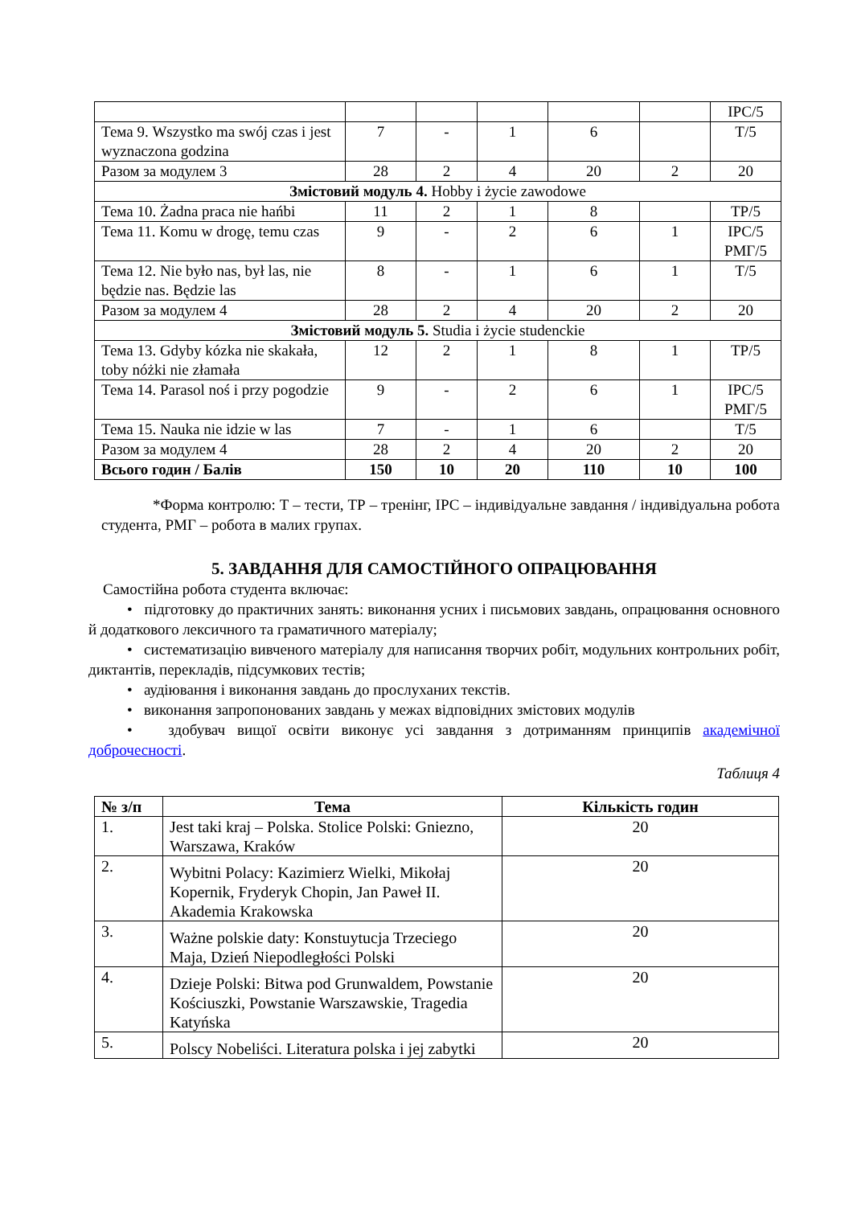| | | | | | | ІРС/5 |
| Тема 9. Wszystko ma swój czas i jest wyznaczona godzina | 7 | - | 1 | 6 | | Т/5 |
| Разом за модулем 3 | 28 | 2 | 4 | 20 | 2 | 20 |
| Змістовий модуль 4. Hobby i życie zawodowe | | | | | | |
| Тема 10. Żadna praca nie hańbi | 11 | 2 | 1 | 8 | | ТР/5 |
| Тема 11. Komu w drogę, temu czas | 9 | - | 2 | 6 | 1 | ІРС/5 РМГ/5 |
| Тема 12. Nie było nas, był las, nie będzie nas. Będzie las | 8 | - | 1 | 6 | 1 | Т/5 |
| Разом за модулем 4 | 28 | 2 | 4 | 20 | 2 | 20 |
| Змістовий модуль 5. Studia i życie studenckie | | | | | | |
| Тема 13. Gdyby kózka nie skakała, toby nóżki nie złamała | 12 | 2 | 1 | 8 | 1 | ТР/5 |
| Тема 14. Parasol noś i przy pogodzie | 9 | - | 2 | 6 | 1 | ІРС/5 РМГ/5 |
| Тема 15. Nauka nie idzie w las | 7 | - | 1 | 6 | | Т/5 |
| Разом за модулем 4 | 28 | 2 | 4 | 20 | 2 | 20 |
| Всього годин / Балів | 150 | 10 | 20 | 110 | 10 | 100 |
*Форма контролю: Т – тести, ТР – тренінг, ІРС – індивідуальне завдання / індивідуальна робота студента, РМГ – робота в малих групах.
5. ЗАВДАННЯ ДЛЯ САМОСТІЙНОГО ОПРАЦЮВАННЯ
Самостійна робота студента включає:
• підготовку до практичних занять: виконання усних і письмових завдань, опрацювання основного й додаткового лексичного та граматичного матеріалу;
• систематизацію вивченого матеріалу для написання творчих робіт, модульних контрольних робіт, диктантів, перекладів, підсумкових тестів;
• аудіювання і виконання завдань до прослуханих текстів.
• виконання запропонованих завдань у межах відповідних змістових модулів
• здобувач вищої освіти виконує усі завдання з дотриманням принципів академічної доброчесності.
Таблиця 4
| № з/п | Тема | Кількість годин |
| --- | --- | --- |
| 1. | Jest taki kraj – Polska. Stolice Polski: Gniezno, Warszawa, Kraków | 20 |
| 2. | Wybitni Polacy: Kazimierz Wielki, Mikołaj Kopernik, Fryderyk Chopin, Jan Paweł II. Akademia Krakowska | 20 |
| 3. | Ważne polskie daty: Konstuytucja Trzeciego Maja, Dzień Niepodległości Polski | 20 |
| 4. | Dzieje Polski: Bitwa pod Grunwaldem, Powstanie Kościuszki, Powstanie Warszawskie, Tragedia Katyńska | 20 |
| 5. | Polscy Nobeliści. Literatura polska i jej zabytki | 20 |